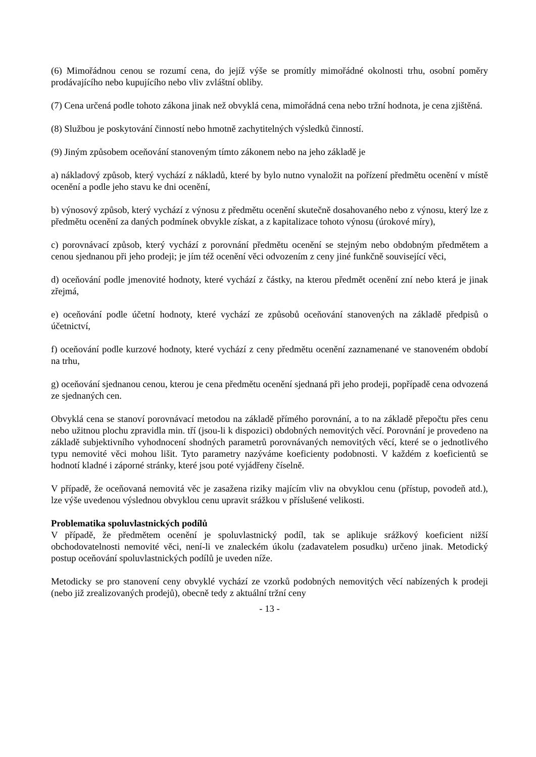(6) Mimořádnou cenou se rozumí cena, do jejíž výše se promítly mimořádné okolnosti trhu, osobní poměry prodávajícího nebo kupujícího nebo vliv zvláštní obliby.
(7) Cena určená podle tohoto zákona jinak než obvyklá cena, mimořádná cena nebo tržní hodnota, je cena zjištěná.
(8) Službou je poskytování činností nebo hmotně zachytitelných výsledků činností.
(9) Jiným způsobem oceňování stanoveným tímto zákonem nebo na jeho základě je
a) nákladový způsob, který vychází z nákladů, které by bylo nutno vynaložit na pořízení předmětu ocenění v místě ocenění a podle jeho stavu ke dni ocenění,
b) výnosový způsob, který vychází z výnosu z předmětu ocenění skutečně dosahovaného nebo z výnosu, který lze z předmětu ocenění za daných podmínek obvykle získat, a z kapitalizace tohoto výnosu (úrokové míry),
c) porovnávací způsob, který vychází z porovnání předmětu ocenění se stejným nebo obdobným předmětem a cenou sjednanou při jeho prodeji; je jím též ocenění věci odvozením z ceny jiné funkčně související věci,
d) oceňování podle jmenovité hodnoty, které vychází z částky, na kterou předmět ocenění zní nebo která je jinak zřejmá,
e) oceňování podle účetní hodnoty, které vychází ze způsobů oceňování stanovených na základě předpisů o účetnictví,
f) oceňování podle kurzové hodnoty, které vychází z ceny předmětu ocenění zaznamenané ve stanoveném období na trhu,
g) oceňování sjednanou cenou, kterou je cena předmětu ocenění sjednaná při jeho prodeji, popřípadě cena odvozená ze sjednaných cen.
Obvyklá cena se stanoví porovnávací metodou na základě přímého porovnání, a to na základě přepočtu přes cenu nebo užitnou plochu zpravidla min. tří (jsou-li k dispozici) obdobných nemovitých věcí. Porovnání je provedeno na základě subjektivního vyhodnocení shodných parametrů porovnávaných nemovitých věcí, které se o jednotlivého typu nemovité věci mohou lišit. Tyto parametry nazýváme koeficienty podobnosti. V každém z koeficientů se hodnotí kladné i záporné stránky, které jsou poté vyjádřeny číselně.
V případě, že oceňovaná nemovitá věc je zasažena riziky majícím vliv na obvyklou cenu (přístup, povodeň atd.), lze výše uvedenou výslednou obvyklou cenu upravit srážkou v příslušené velikosti.
Problematika spoluvlastnických podílů
V případě, že předmětem ocenění je spoluvlastnický podíl, tak se aplikuje srážkový koeficient nižší obchodovatelnosti nemovité věci, není-li ve znaleckém úkolu (zadavatelem posudku) určeno jinak. Metodický postup oceňování spoluvlastnických podílů je uveden níže.
Metodicky se pro stanovení ceny obvyklé vychází ze vzorků podobných nemovitých věcí nabízených k prodeji (nebo již zrealizovaných prodejů), obecně tedy z aktuální tržní ceny
- 13 -